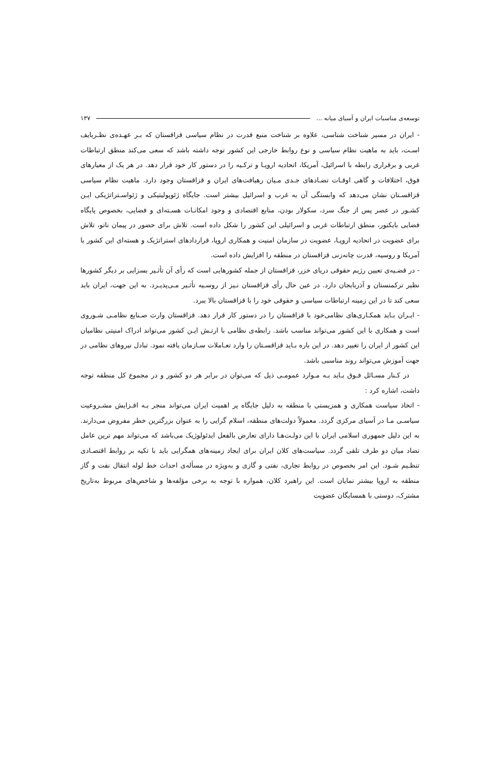توسعه‌ی مناسبات ایران و آسیای میانه ... ۱۳۷
- ایران در مسیر شناخت شناسی، علاوه بر شناخت منبع قدرت در نظام سیاسی قزاقستان که بـر عهـده‌ی نظـربایف اسـت، باید به ماهیت نظام سیاسی و نوع روابط خارجی این کشور توجه داشته باشد که سعی می‌کند منطق ارتباطات غربی و برقراری رابطه با اسرائیل، آمریکا، اتحادیه اروپـا و ترکـیه را در دستور کار خود قرار دهد. در هر یک از معیارهای فوق، اختلافات و گاهی اوقـات تضـادهای جـدی مـیان رهیافت‌های ایران و قزاقستان وجود دارد. ماهیت نظام سیاسی قزاقسـتان نشان می‌دهد که وابستگی آن به غرب و اسرائیل بیشتر است. جایگاه ژئوپولیتیکی و ژئواسـتراتژیکی ایـن کشـور در عصر پس از جنگ سرد، سکولار بودن، منابع اقتصادی و وجود امکانـات هسـته‌ای و فضایی، بخصوص پایگاه فضایی بایکنور، منطق ارتباطات غربی و اسرائیلی این کشور را شکل داده است. تلاش برای حضور در پیمان ناتو، تلاش برای عضویت در اتحادیه اروپـا، عضویت در سازمان امنیت و همکاری اروپا، قراردادهای استراتژیک و هسته‌ای این کشور با آمریکا و روسیه، قدرت چانه‌زنی قزاقستان در منطقه را افزایش داده است.
- در قضـیه‌ی تعیین رژیم حقوقی دریای خزر، قزاقستان از جمله کشورهایی است که رأی آن تأثـیر بسزایی بر دیگر کشورها نظیر ترکمنستان و آذربایجان دارد. در عین حال رأی قزاقستان نـیز از روسـیه تأثـیر مـی‌پذیـرد. به این جهت، ایران باید سعی کند تا در این زمینه ارتباطات سیاسی و حقوقی خود را با قزاقستان بالا ببرد.
- ایـران بـاید همکـاری‌های نظامی‌خود با قزاقستان را در دستور کار قرار دهد. قزاقستان وارث صـنایع نظامـی شـوروی است و همکاری با این کشور می‌تواند مناسب باشد. رابطه‌ی نظامی با ارتـش ایـن کشور می‌تواند ادراک امنیتی نظامیان این کشور از ایران را تغییر دهد. در این باره بـاید قزاقسـتان را وارد تعـاملات سـازمان یافته نمود. تبادل نیروهای نظامی در جهت آموزش می‌تواند روند مناسبی باشد.
در کـنار مسـائل فـوق بـاید بـه مـوارد عمومـی ذیل که می‌توان در برابر هر دو کشور و در مجموع کل منطقه توجه داشت، اشاره کرد :
- اتخاذ سیاست همکاری و همزیستی با منطقه به دلیل جایگاه پر اهمیت ایران می‌تواند منجر بـه افـزایش مشـروعیت سیاسـی مـا در آسیای مرکزی گردد. معمولاً دولت‌های منطقه، اسلام گرایی را به عنوان بزرگترین خطر مفروض می‌دارند. به این دلیل جمهوری اسلامی ایران با این دولـت‌هـا دارای تعارض بالفعل ایدئولوژیک می‌باشد که می‌تواند مهم ترین عامل تضاد میان دو طرف تلقی گردد. سیاست‌های کلان ایران برای ایجاد زمینه‌های همگرایی باید با تکیه بر روابط اقتصـادی تنظـیم شـود. این امر بخصوص در روابط تجاری، نفتی و گازی و به‌ویژه در مسأله‌ی احداث خط لوله انتقال نفت و گاز منطقه به اروپا بیشتر نمایان است. این راهبرد کلان، همواره با توجه به برخی مؤلفه‌ها و شاخص‌های مربوط به‌تاریخ مشترک، دوستی با همسایگان عضویت